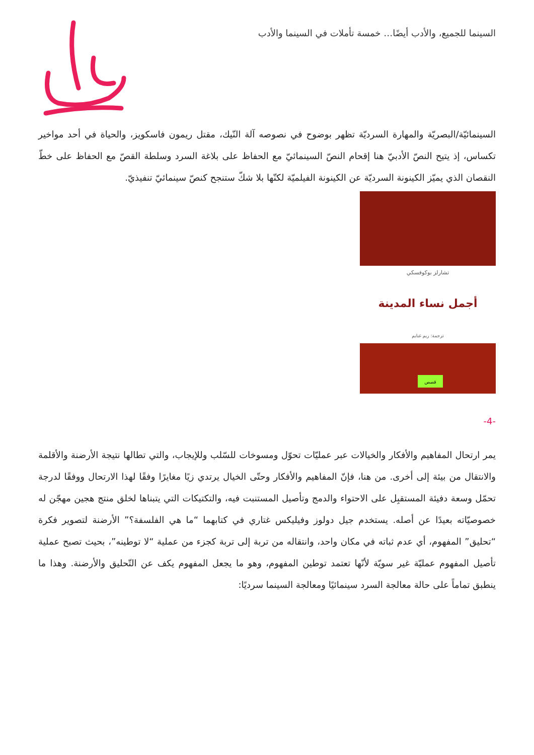السينما للجميع، والأدب أيضًا… خمسة تأملات في السينما والأدب
السينمائيّة/البصريّة والمهارة السرديّة تظهر بوضوح في نصوصه آلة النّيك، مقتل ريمون فاسكويز، والحياة في أحد مواخير تكساس، إذ يتيح النصّ الأدبيّ هنا إقحام النصّ السينمائيّ مع الحفاظ على بلاغة السرد وسلطة القصّ مع الحفاظ على خطّ النقصان الذي يميّز الكينونة السرديّة عن الكينونة الفيلميّة لكنّها بلا شكّ ستنجح كنصّ سينمائيّ تنفيذيّ.
تشارلز بوكوفسكي
أجمل نساء المدينة
ترجمة: ريم غنايم
قصص
-4-
يمر ارتحال المفاهيم والأفكار والخيالات عبر عمليّات تحوّل ومسوخات للسّلب وللإيجاب، والتي تطالها نتيجة الأرضنة والأقلمة والانتقال من بيئة إلى أخرى. من هنا، فإنّ المفاهيم والأفكار وحتّى الخيال يرتدي زيًا مغايرًا وفقًا لهذا الارتحال ووفقًا لدرجة تحمّل وسعة دفيئة المستقبِل على الاحتواء والدمج وتأصيل المستنبت فيه، والتكتيكات التي يتبناها لخلق منتج هجين مهجّن له خصوصيّاته بعيدًا عن أصله. يستخدم جيل دولوز وفيليكس غتاري في كتابهما “ما هي الفلسفة؟” الأرضنة لتصوير فكرة “تحليق” المفهوم، أي عدم ثباته في مكان واحد، وانتقاله من تربة إلى تربة كجزء من عملية “لا توطينه”، بحيث تصبح عملية تأصيل المفهوم عمليّة غير سويّة لأنّها تعتمد توطين المفهوم، وهو ما يجعل المفهوم يكف عن التّحليق والأرضنة. وهذا ما ينطبق تماماً على حالة معالجة السرد سينمائيًا ومعالجة السينما سرديًا: